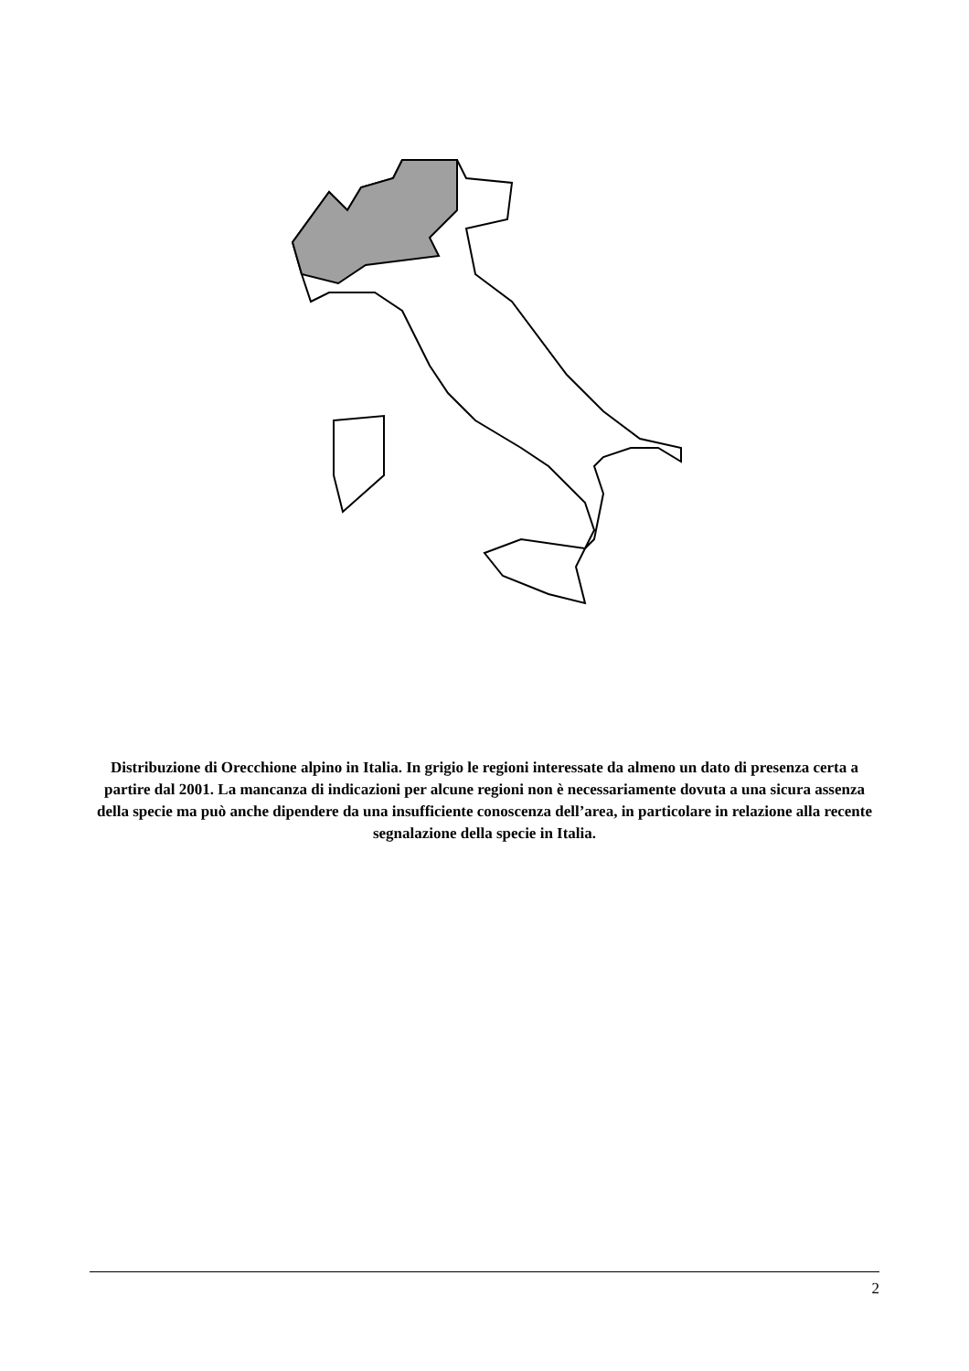Distribuzione di Orecchione alpino in Italia. In grigio le regioni interessate da almeno un dato di presenza certa a partire dal 2001. La mancanza di indicazioni per alcune regioni non è necessariamente dovuta a una sicura assenza della specie ma può anche dipendere da una insufficiente conoscenza dell’area, in particolare in relazione alla recente segnalazione della specie in Italia.
2